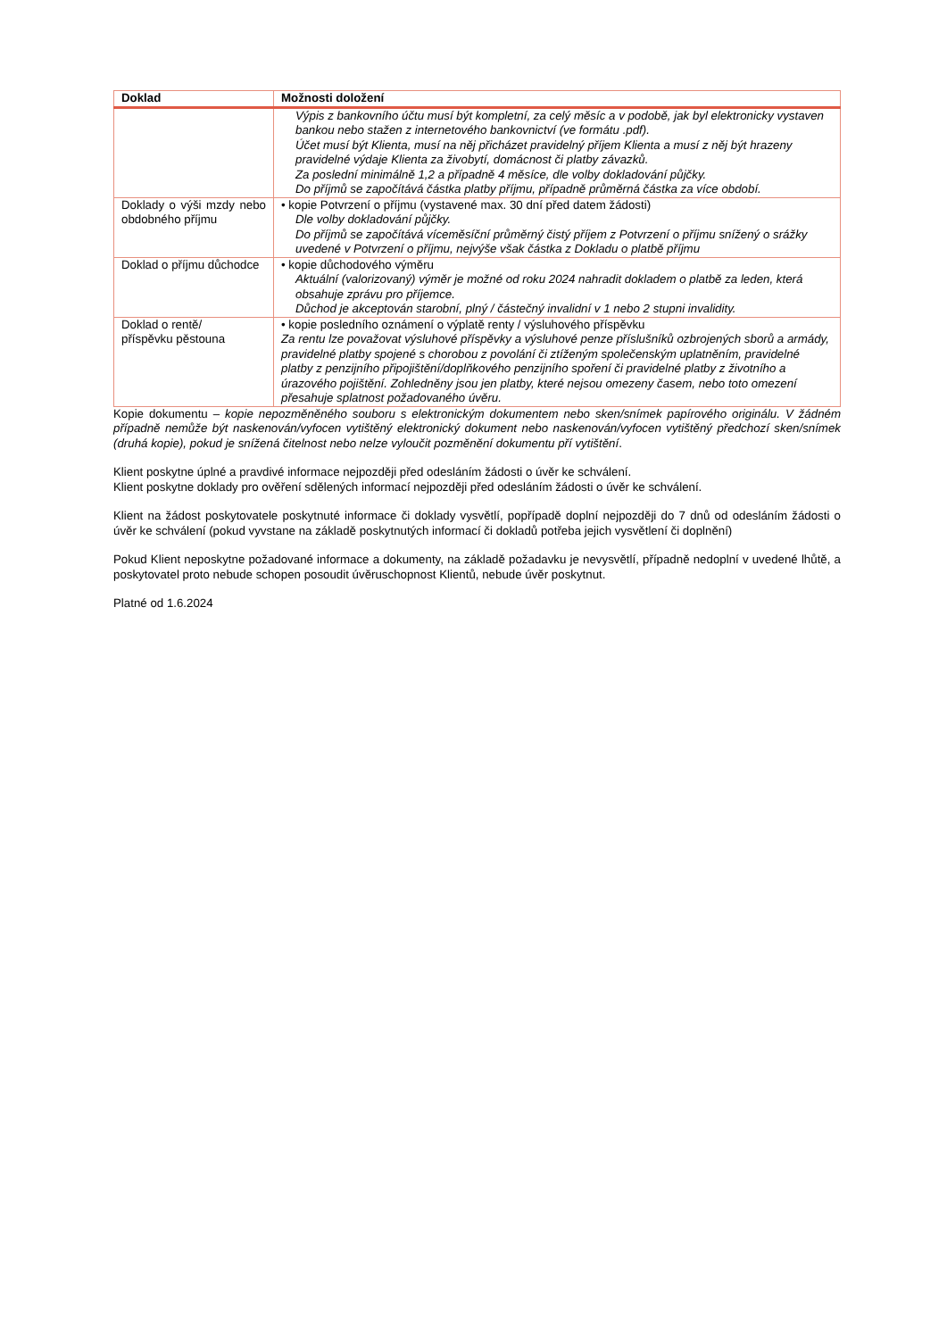| Doklad | Možnosti doložení |
| --- | --- |
| | Výpis z bankovního účtu musí být kompletní, za celý měsíc a v podobě, jak byl elektronicky vystaven bankou nebo stažen z internetového bankovnictví (ve formátu .pdf). Účet musí být Klienta, musí na něj přicházet pravidelný příjem Klienta a musí z něj být hrazeny pravidelné výdaje Klienta za živobytí, domácnost či platby závazků. Za poslední minimálně 1,2 a případně 4 měsíce, dle volby dokladování půjčky. Do příjmů se započítává částka platby příjmu, případně průměrná částka za více období. |
| Doklady o výši mzdy nebo obdobného příjmu | • kopie Potvrzení o příjmu (vystavené max. 30 dní před datem žádosti) Dle volby dokladování půjčky. Do příjmů se započítává víceměsíční průměrný čistý příjem z Potvrzení o příjmu snížený o srážky uvedené v Potvrzení o příjmu, nejvýše však částka z Dokladu o platbě příjmu |
| Doklad o příjmu důchodce | • kopie důchodového výměru Aktuální (valorizovaný) výměr je možné od roku 2024 nahradit dokladem o platbě za leden, která obsahuje zprávu pro příjemce. Důchod je akceptován starobní, plný / částečný invalidní v 1 nebo 2 stupni invalidity. |
| Doklad o rentě/ příspěvku pěstouna | • kopie posledního oznámení o výplatě renty / výsluhového příspěvku Za rentu lze považovat výsluhové příspěvky a výsluhové penze příslušníků ozbrojených sborů a armády, pravidelné platby spojené s chorobou z povolání či ztíženým společenským uplatněním, pravidelné platby z penzijního připojištění/doplňkového penzijního spoření či pravidelné platby z životního a úrazového pojištění. Zohledněny jsou jen platby, které nejsou omezeny časem, nebo toto omezení přesahuje splatnost požadovaného úvěru. |
Kopie dokumentu – kopie nepozměněného souboru s elektronickým dokumentem nebo sken/snímek papírového originálu. V žádném případně nemůže být naskenován/vyfocen vytištěný elektronický dokument nebo naskenován/vyfocen vytištěný předchozí sken/snímek (druhá kopie), pokud je snížená čitelnost nebo nelze vyloučit pozměnění dokumentu pří vytištění.
Klient poskytne úplné a pravdivé informace nejpozději před odesláním žádosti o úvěr ke schválení.
Klient poskytne doklady pro ověření sdělených informací nejpozději před odesláním žádosti o úvěr ke schválení.
Klient na žádost poskytovatele poskytnuté informace či doklady vysvětlí, popřípadě doplní nejpozději do 7 dnů od odesláním žádosti o úvěr ke schválení (pokud vyvstane na základě poskytnutých informací či dokladů potřeba jejich vysvětlení či doplnění)
Pokud Klient neposkytne požadované informace a dokumenty, na základě požadavku je nevysvětlí, případně nedoplní v uvedené lhůtě, a poskytovatel proto nebude schopen posoudit úvěruschopnost Klientů, nebude úvěr poskytnut.
Platné od 1.6.2024